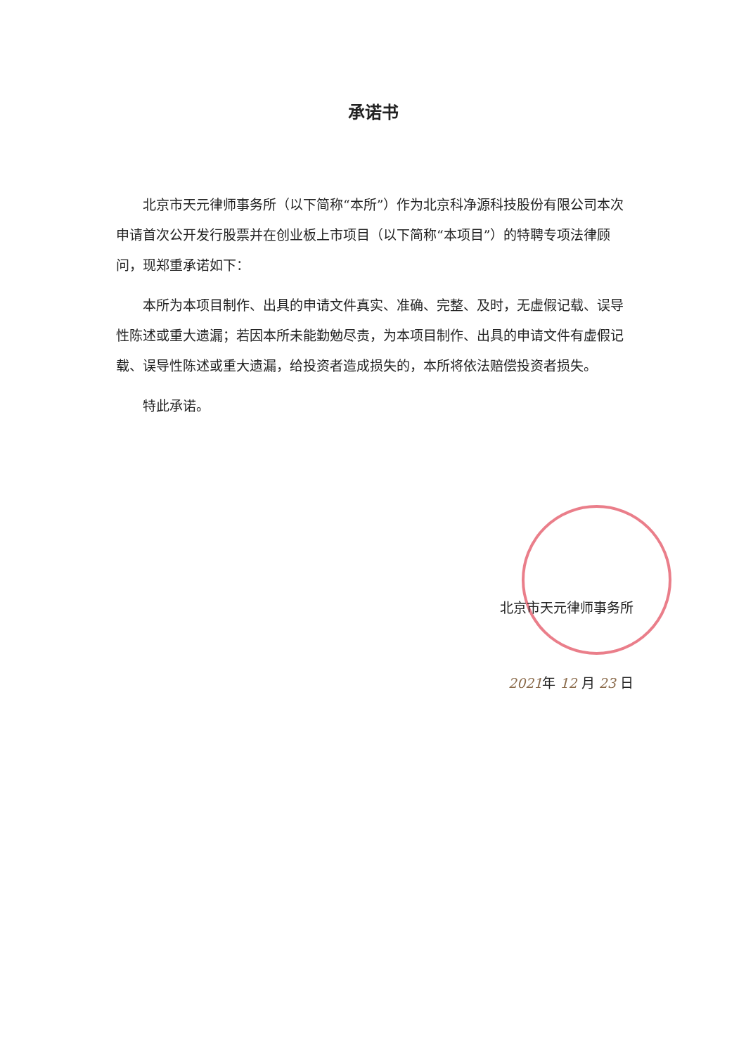承诺书
北京市天元律师事务所（以下简称“本所”）作为北京科净源科技股份有限公司本次申请首次公开发行股票并在创业板上市项目（以下简称“本项目”）的特聘专项法律顾问，现郑重承诺如下：
本所为本项目制作、出具的申请文件真实、准确、完整、及时，无虚假记载、误导性陈述或重大遗漏；若因本所未能勤勉尽责，为本项目制作、出具的申请文件有虚假记载、误导性陈述或重大遗漏，给投资者造成损失的，本所将依法赔偿投资者损失。
特此承诺。
北京市天元律师事务所
2021年 12 月 23 日